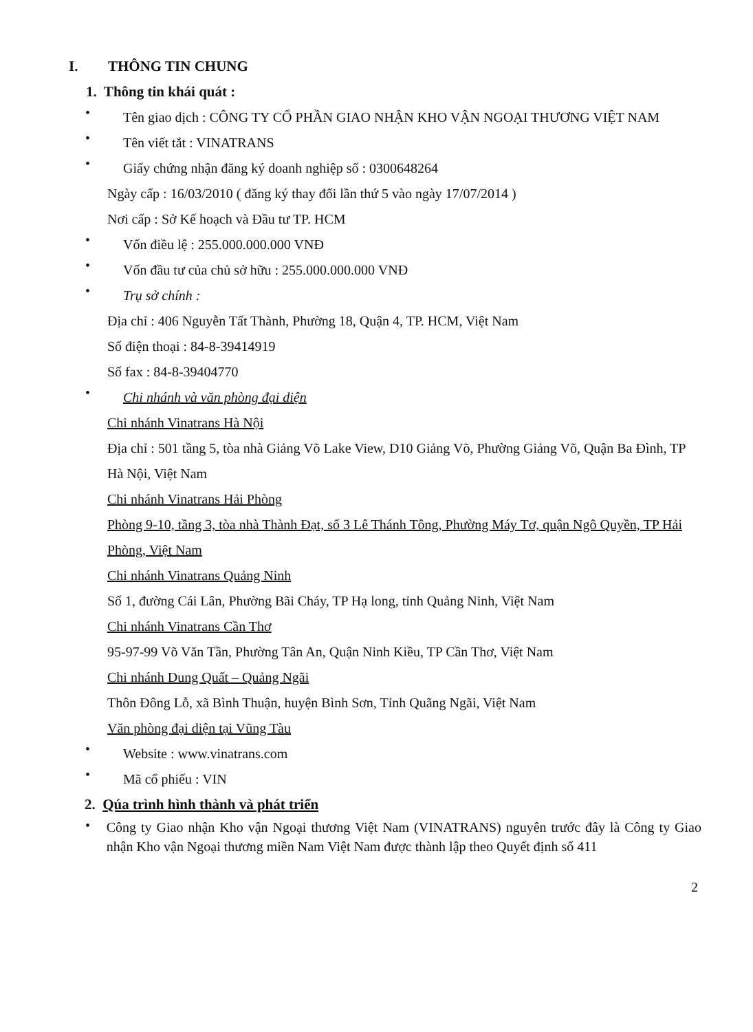I. THÔNG TIN CHUNG
1. Thông tin khái quát :
•
Tên giao dịch : CÔNG TY CỔ PHẦN GIAO NHẬN KHO VẬN NGOẠI THƯƠNG VIỆT NAM
•
Tên viết tắt : VINATRANS
•
Giấy chứng nhận đăng ký doanh nghiệp số : 0300648264
Ngày cấp : 16/03/2010 ( đăng ký thay đổi lần thứ 5 vào ngày 17/07/2014 )
Nơi cấp : Sở Kế hoạch và Đầu tư TP. HCM
•
Vốn điều lệ : 255.000.000.000 VNĐ
•
Vốn đầu tư của chủ sở hữu : 255.000.000.000 VNĐ
•
Trụ sở chính :
Địa chỉ : 406 Nguyễn Tất Thành, Phường 18, Quận 4, TP. HCM, Việt Nam
Số điện thoại : 84-8-39414919
Số fax : 84-8-39404770
•
Chi nhánh và văn phòng đại diện
Chi nhánh Vinatrans Hà Nội
Địa chỉ : 501 tầng 5, tòa nhà Giảng Võ Lake View, D10 Giảng Võ, Phường Giảng Võ, Quận Ba Đình, TP Hà Nội, Việt Nam
Chi nhánh Vinatrans Hải Phòng
Phòng 9-10, tầng 3, tòa nhà Thành Đạt, số 3 Lê Thánh Tông, Phường Máy Tơ, quận Ngô Quyền, TP Hải Phòng, Việt Nam
Chi nhánh Vinatrans Quảng Ninh
Số 1, đường Cái Lân, Phường Bãi Cháy, TP Hạ long, tỉnh Quảng Ninh, Việt Nam
Chi nhánh Vinatrans Cần Thơ
95-97-99 Võ Văn Tần, Phường Tân An, Quận Ninh Kiều, TP Cần Thơ, Việt Nam
Chi nhánh Dung Quất – Quảng Ngãi
Thôn Đông Lỗ, xã Bình Thuận, huyện Bình Sơn, Tỉnh Quãng Ngãi, Việt Nam
Văn phòng đại diện tại Vũng Tàu
•
Website : www.vinatrans.com
•
Mã cổ phiếu : VIN
2. Qúa trình hình thành và phát triển
•
Công ty Giao nhận Kho vận Ngoại thương Việt Nam (VINATRANS) nguyên trước đây là Công ty Giao nhận Kho vận Ngoại thương miền Nam Việt Nam được thành lập theo Quyết định số 411
2